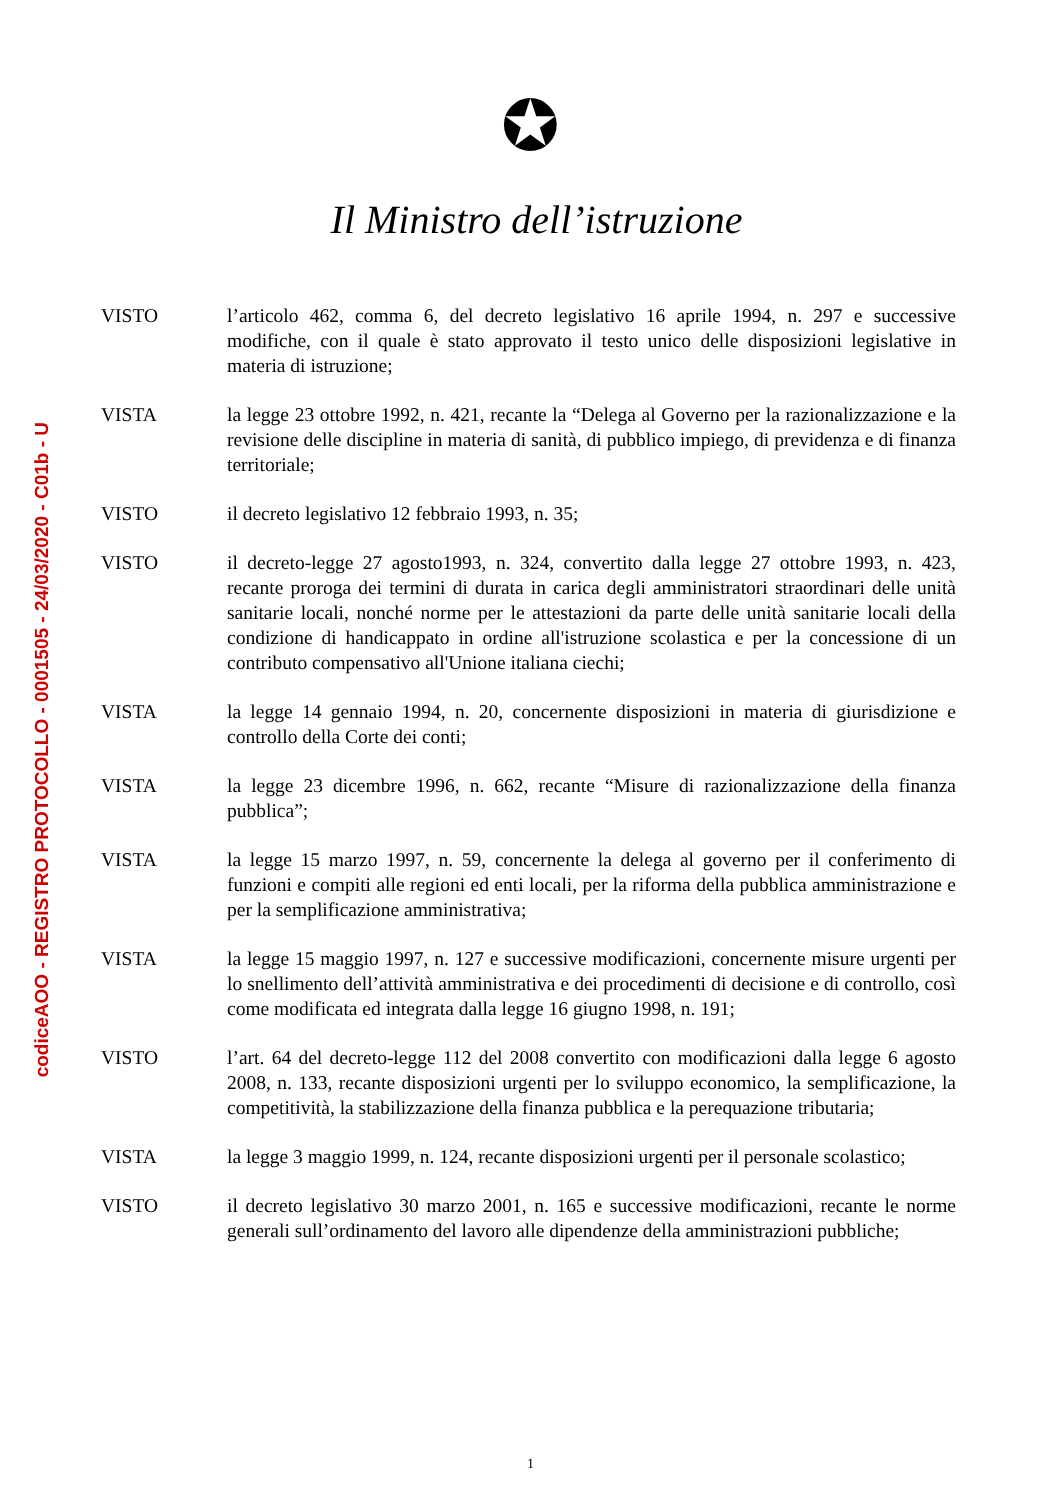codiceAOO - REGISTRO PROTOCOLLO - 0001505 - 24/03/2020 - C01b - U
✪
Il Ministro dell’istruzione
VISTO l’articolo 462, comma 6, del decreto legislativo 16 aprile 1994, n. 297 e successive modifiche, con il quale è stato approvato il testo unico delle disposizioni legislative in materia di istruzione;
VISTA la legge 23 ottobre 1992, n. 421, recante la “Delega al Governo per la razionalizzazione e la revisione delle discipline in materia di sanità, di pubblico impiego, di previdenza e di finanza territoriale;
VISTO il decreto legislativo 12 febbraio 1993, n. 35;
VISTO il decreto-legge 27 agosto1993, n. 324, convertito dalla legge 27 ottobre 1993, n. 423, recante proroga dei termini di durata in carica degli amministratori straordinari delle unità sanitarie locali, nonché norme per le attestazioni da parte delle unità sanitarie locali della condizione di handicappato in ordine all'istruzione scolastica e per la concessione di un contributo compensativo all'Unione italiana ciechi;
VISTA la legge 14 gennaio 1994, n. 20, concernente disposizioni in materia di giurisdizione e controllo della Corte dei conti;
VISTA la legge 23 dicembre 1996, n. 662, recante “Misure di razionalizzazione della finanza pubblica”;
VISTA la legge 15 marzo 1997, n. 59, concernente la delega al governo per il conferimento di funzioni e compiti alle regioni ed enti locali, per la riforma della pubblica amministrazione e per la semplificazione amministrativa;
VISTA la legge 15 maggio 1997, n. 127 e successive modificazioni, concernente misure urgenti per lo snellimento dell’attività amministrativa e dei procedimenti di decisione e di controllo, così come modificata ed integrata dalla legge 16 giugno 1998, n. 191;
VISTO l’art. 64 del decreto-legge 112 del 2008 convertito con modificazioni dalla legge 6 agosto 2008, n. 133, recante disposizioni urgenti per lo sviluppo economico, la semplificazione, la competitività, la stabilizzazione della finanza pubblica e la perequazione tributaria;
VISTA la legge 3 maggio 1999, n. 124, recante disposizioni urgenti per il personale scolastico;
VISTO il decreto legislativo 30 marzo 2001, n. 165 e successive modificazioni, recante le norme generali sull’ordinamento del lavoro alle dipendenze della amministrazioni pubbliche;
1